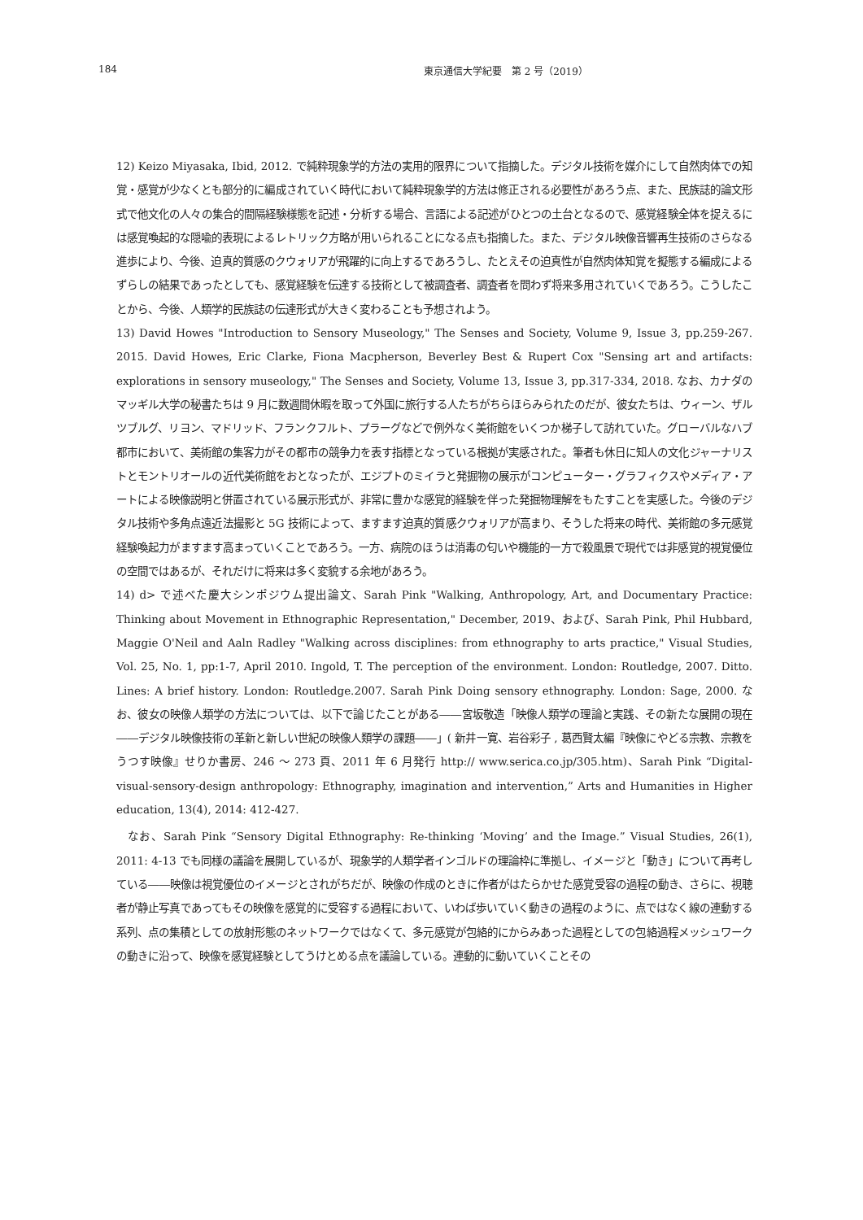184 東京通信大学紀要　第 2 号（2019）
12) Keizo Miyasaka, Ibid, 2012. で純粋現象学的方法の実用的限界について指摘した。デジタル技術を媒介にして自然肉体での知覚・感覚が少なくとも部分的に編成されていく時代において純粋現象学的方法は修正される必要性があろう点、また、民族誌的論文形式で他文化の人々の集合的間隔経験様態を記述・分析する場合、言語による記述がひとつの土台となるので、感覚経験全体を捉えるには感覚喚起的な隠喩的表現によるレトリック方略が用いられることになる点も指摘した。また、デジタル映像音響再生技術のさらなる進歩により、今後、迫真的質感のクウォリアが飛躍的に向上するであろうし、たとえその迫真性が自然肉体知覚を擬態する編成によるずらしの結果であったとしても、感覚経験を伝達する技術として被調査者、調査者を問わず将来多用されていくであろう。こうしたことから、今後、人類学的民族誌の伝達形式が大きく変わることも予想されよう。
13) David Howes "Introduction to Sensory Museology," The Senses and Society, Volume 9, Issue 3, pp.259-267. 2015. David Howes, Eric Clarke, Fiona Macpherson, Beverley Best & Rupert Cox "Sensing art and artifacts: explorations in sensory museology," The Senses and Society, Volume 13, Issue 3, pp.317-334, 2018. なお、カナダのマッギル大学の秘書たちは 9 月に数週間休暇を取って外国に旅行する人たちがちらほらみられたのだが、彼女たちは、ウィーン、ザルツブルグ、リヨン、マドリッド、フランクフルト、プラーグなどで例外なく美術館をいくつか梯子して訪れていた。グローバルなハブ都市において、美術館の集客力がその都市の競争力を表す指標となっている根拠が実感された。筆者も休日に知人の文化ジャーナリストとモントリオールの近代美術館をおとなったが、エジプトのミイラと発掘物の展示がコンピューター・グラフィクスやメディア・アートによる映像説明と併置されている展示形式が、非常に豊かな感覚的経験を伴った発掘物理解をもたすことを実感した。今後のデジタル技術や多角点遠近法撮影と 5G 技術によって、ますます迫真的質感クウォリアが高まり、そうした将来の時代、美術館の多元感覚経験喚起力がますます高まっていくことであろう。一方、病院のほうは消毒の匂いや機能的一方で殺風景で現代では非感覚的視覚優位の空間ではあるが、それだけに将来は多く変貌する余地があろう。
14) d> で述べた慶大シンポジウム提出論文、Sarah Pink "Walking, Anthropology, Art, and Documentary Practice: Thinking about Movement in Ethnographic Representation," December, 2019、および、Sarah Pink, Phil Hubbard, Maggie O'Neil and Aaln Radley "Walking across disciplines: from ethnography to arts practice," Visual Studies, Vol. 25, No. 1, pp:1-7, April 2010. Ingold, T. The perception of the environment. London: Routledge, 2007. Ditto. Lines: A brief history. London: Routledge.2007. Sarah Pink Doing sensory ethnography. London: Sage, 2000. なお、彼女の映像人類学の方法については、以下で論じたことがある――宮坂敬造「映像人類学の理論と実践、その新たな展開の現在――デジタル映像技術の革新と新しい世紀の映像人類学の課題――」( 新井一寛、岩谷彩子 , 葛西賢太編『映像にやどる宗教、宗教をうつす映像』せりか書房、246 ～ 273 頁、2011 年 6 月発行 http:// www.serica.co.jp/305.htm)、Sarah Pink “Digital-visual-sensory-design anthropology: Ethnography, imagination and intervention,” Arts and Humanities in Higher education, 13(4), 2014: 412-427.
なお、Sarah Pink “Sensory Digital Ethnography: Re-thinking ‘Moving’ and the Image.” Visual Studies, 26(1), 2011: 4-13 でも同様の議論を展開しているが、現象学的人類学者インゴルドの理論枠に準拠し、イメージと「動き」について再考している――映像は視覚優位のイメージとされがちだが、映像の作成のときに作者がはたらかせた感覚受容の過程の動き、さらに、視聴者が静止写真であってもその映像を感覚的に受容する過程において、いわば歩いていく動きの過程のように、点ではなく線の連動する系列、点の集積としての放射形態のネットワークではなくて、多元感覚が包絡的にからみあった過程としての包絡過程メッシュワークの動きに沿って、映像を感覚経験としてうけとめる点を議論している。連動的に動いていくことその